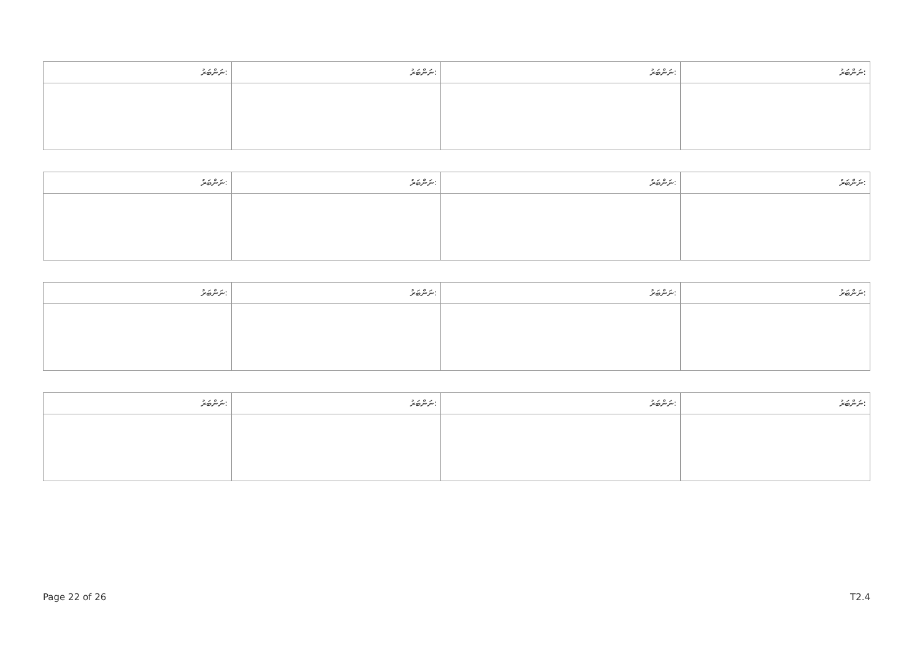| ނަންބަރު: | ނަންބަރު: | ނަންބަރު: | ނަންބަރު: |
| --- | --- | --- | --- |
| ނަންބަރު: | ނަންބަރު: | ނަންބަރު: | ނަންބަރު: |
| --- | --- | --- | --- |
| ނަންބަރު: | ނަންބަރު: | ނަންބަރު: | ނަންބަރު: |
| --- | --- | --- | --- |
| ނަންބަރު: | ނަންބަރު: | ނަންބަރު: | ނަންބަރު: |
| --- | --- | --- | --- |
Page 22 of 26 T2.4